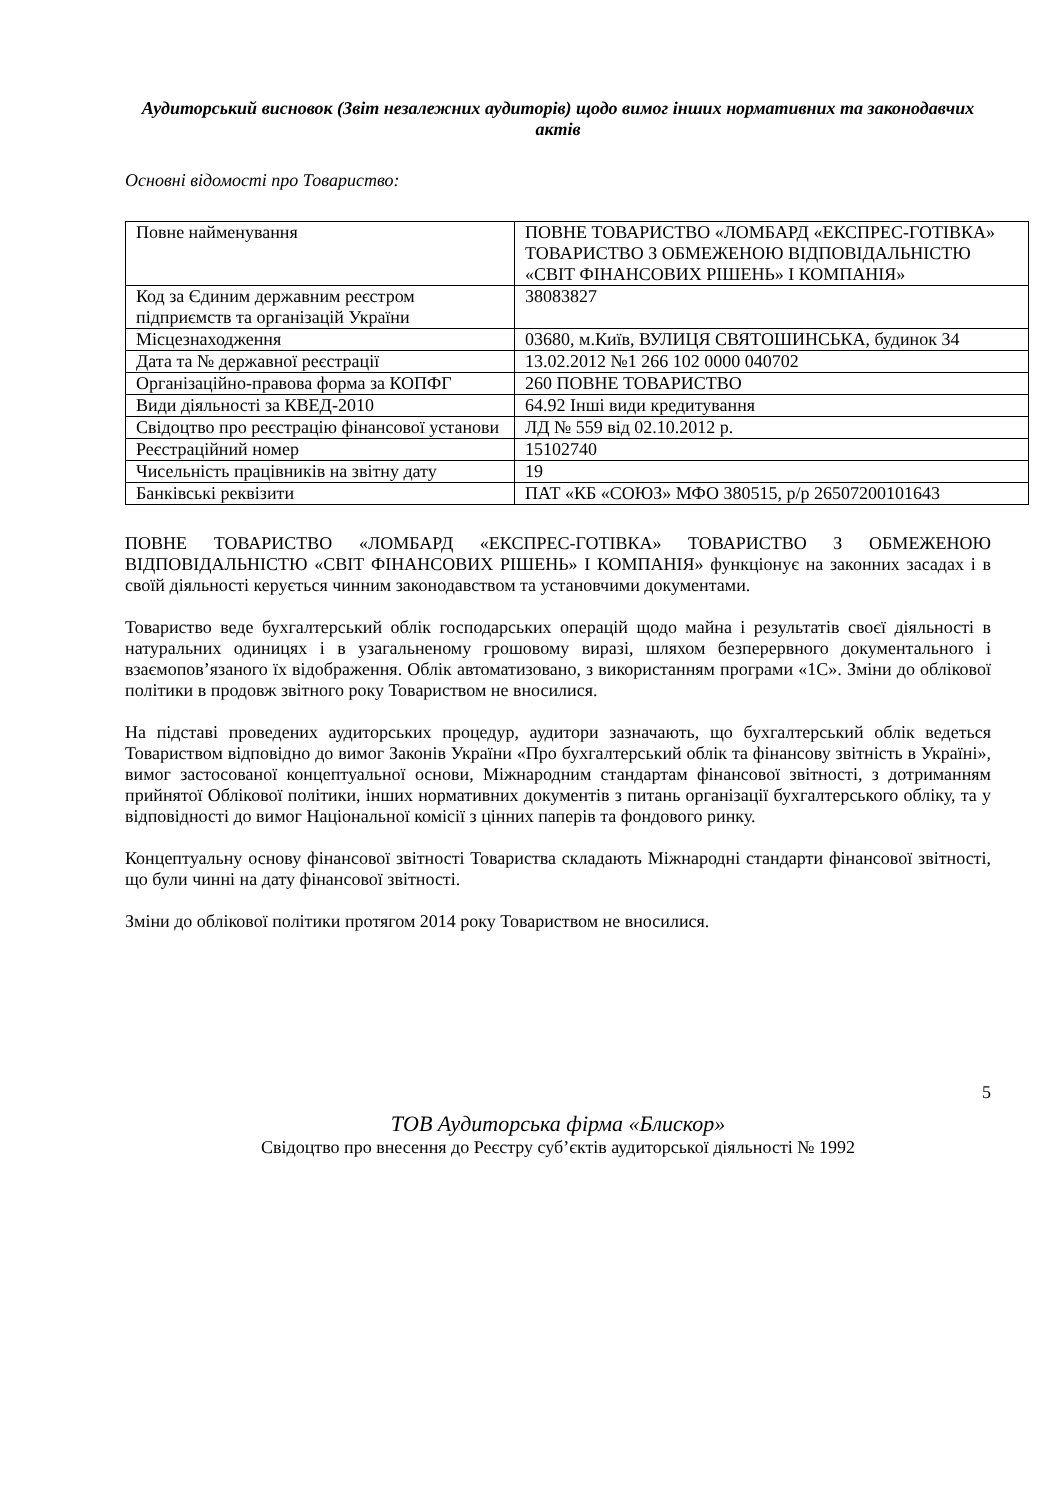Аудиторський висновок (Звіт незалежних аудиторів) щодо вимог інших нормативних та законодавчих актів
Основні відомості про Товариство:
| Повне найменування | ПОВНЕ ТОВАРИСТВО «ЛОМБАРД «ЕКСПРЕС-ГОТІВКА» ТОВАРИСТВО З ОБМЕЖЕНОЮ ВІДПОВІДАЛЬНІСТЮ «СВІТ ФІНАНСОВИХ РІШЕНЬ» І КОМПАНІЯ» |
| Код за Єдиним державним реєстром підприємств та організацій України | 38083827 |
| Місцезнаходження | 03680, м.Київ, ВУЛИЦЯ СВЯТОШИНСЬКА, будинок 34 |
| Дата та № державної реєстрації | 13.02.2012 №1 266 102 0000 040702 |
| Організаційно-правова форма за КОПФГ | 260 ПОВНЕ ТОВАРИСТВО |
| Види діяльності за КВЕД-2010 | 64.92 Інші види кредитування |
| Свідоцтво про реєстрацію фінансової установи | ЛД № 559 від 02.10.2012 р. |
| Реєстраційний номер | 15102740 |
| Чисельність працівників на звітну дату | 19 |
| Банківські реквізити | ПАТ «КБ «СОЮЗ» МФО 380515, р/р 26507200101643 |
ПОВНЕ ТОВАРИСТВО «ЛОМБАРД «ЕКСПРЕС-ГОТІВКА» ТОВАРИСТВО З ОБМЕЖЕНОЮ ВІДПОВІДАЛЬНІСТЮ «СВІТ ФІНАНСОВИХ РІШЕНЬ» І КОМПАНІЯ» функціонує на законних засадах і в своїй діяльності керується чинним законодавством та установчими документами.
Товариство веде бухгалтерський облік господарських операцій щодо майна і результатів своєї діяльності в натуральних одиницях і в узагальненому грошовому виразі, шляхом безперервного документального і взаємопов’язаного їх відображення. Облік автоматизовано, з використанням програми «1С». Зміни до облікової політики в продовж звітного року Товариством не вносилися.
На підставі проведених аудиторських процедур, аудитори зазначають, що бухгалтерський облік ведеться Товариством відповідно до вимог Законів України «Про бухгалтерський облік та фінансову звітність в Україні», вимог застосованої концептуальної основи, Міжнародним стандартам фінансової звітності, з дотриманням прийнятої Облікової політики, інших нормативних документів з питань організації бухгалтерського обліку, та у відповідності до вимог Національної комісії з цінних паперів та фондового ринку.
Концептуальну основу фінансової звітності Товариства складають Міжнародні стандарти фінансової звітності, що були чинні на дату фінансової звітності.
Зміни до облікової політики протягом 2014 року Товариством не вносилися.
5
ТОВ Аудиторська фірма «Блискор»
Свідоцтво про внесення до Реєстру суб’єктів аудиторської діяльності № 1992